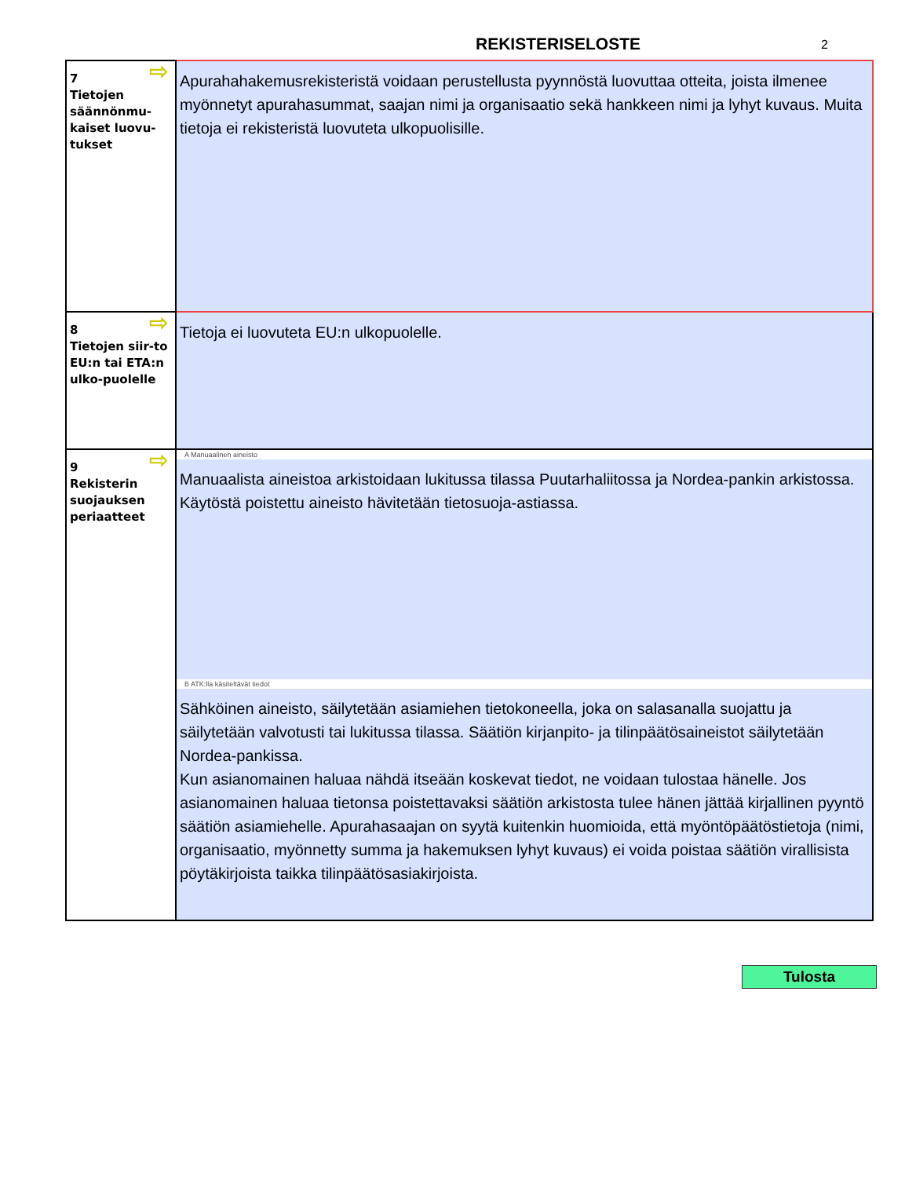REKISTERISELOSTE
2
| ⇨ 7 Tietojen säännönmu-kaiset luovu-tukset | Apurahahakemusrekisteristä voidaan perustellusta pyynnöstä luovuttaa otteita, joista ilmenee myönnetyt apurahasummat, saajan nimi ja organisaatio sekä hankkeen nimi ja lyhyt kuvaus. Muita tietoja ei rekisteristä luovuteta ulkopuolisille. |
| ⇨ 8 Tietojen siir-to EU:n tai ETA:n ulko-puolelle | Tietoja ei luovuteta EU:n ulkopuolelle. |
| ⇨ 9 Rekisterin suojauksen periaatteet | A Manuaalinen aineisto Manuaalista aineistoa arkistoidaan lukitussa tilassa Puutarhaliitossa ja Nordea-pankin arkistossa. Käytöstä poistettu aineisto hävitetään tietosuoja-astiassa. B ATK:lla käsiteltävät tiedot Sähköinen aineisto, säilytetään asiamiehen tietokoneella, joka on salasanalla suojattu ja säilytetään valvotusti tai lukitussa tilassa. Säätiön kirjanpito- ja tilinpäätösaineistot säilytetään Nordea-pankissa. Kun asianomainen haluaa nähdä itseään koskevat tiedot, ne voidaan tulostaa hänelle. Jos asianomainen haluaa tietonsa poistettavaksi säätiön arkistosta tulee hänen jättää kirjallinen pyyntö säätiön asiamiehelle. Apurahasaajan on syytä kuitenkin huomioida, että myöntöpäätöstietoja (nimi, organisaatio, myönnetty summa ja hakemuksen lyhyt kuvaus) ei voida poistaa säätiön virallisista pöytäkirjoista taikka tilinpäätösasiakirjoista. |
Tulosta